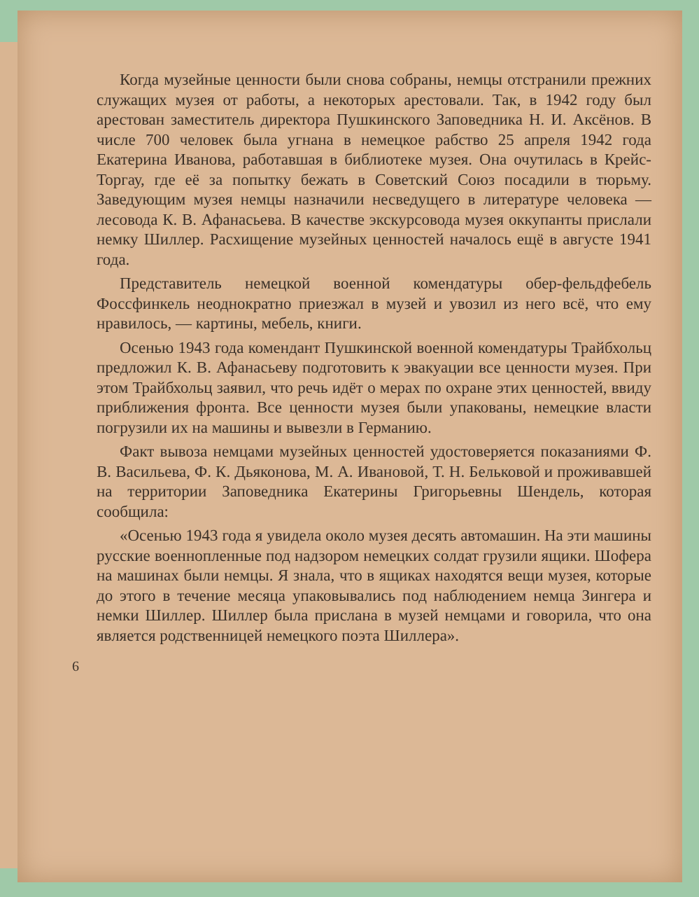Когда музейные ценности были снова собраны, немцы отстранили прежних служащих музея от работы, а некоторых арестовали. Так, в 1942 году был арестован заместитель директора Пушкинского Заповедника Н. И. Аксёнов. В числе 700 человек была угнана в немецкое рабство 25 апреля 1942 года Екатерина Иванова, работавшая в библиотеке музея. Она очутилась в Крейс-Торгау, где её за попытку бежать в Советский Союз посадили в тюрьму. Заведующим музея немцы назначили несведущего в литературе человека — лесовода К. В. Афанасьева. В качестве экскурсовода музея оккупанты прислали немку Шиллер. Расхищение музейных ценностей началось ещё в августе 1941 года.
Представитель немецкой военной комендатуры обер-фельдфебель Фоссфинкель неоднократно приезжал в музей и увозил из него всё, что ему нравилось, — картины, мебель, книги.
Осенью 1943 года комендант Пушкинской военной комендатуры Трайбхольц предложил К. В. Афанасьеву подготовить к эвакуации все ценности музея. При этом Трайбхольц заявил, что речь идёт о мерах по охране этих ценностей, ввиду приближения фронта. Все ценности музея были упакованы, немецкие власти погрузили их на машины и вывезли в Германию.
Факт вывоза немцами музейных ценностей удостоверяется показаниями Ф. В. Васильева, Ф. К. Дьяконова, М. А. Ивановой, Т. Н. Бельковой и проживавшей на территории Заповедника Екатерины Григорьевны Шендель, которая сообщила:
«Осенью 1943 года я увидела около музея десять автомашин. На эти машины русские военнопленные под надзором немецких солдат грузили ящики. Шофера на машинах были немцы. Я знала, что в ящиках находятся вещи музея, которые до этого в течение месяца упаковывались под наблюдением немца Зингера и немки Шиллер. Шиллер была прислана в музей немцами и говорила, что она является родственницей немецкого поэта Шиллера».
6